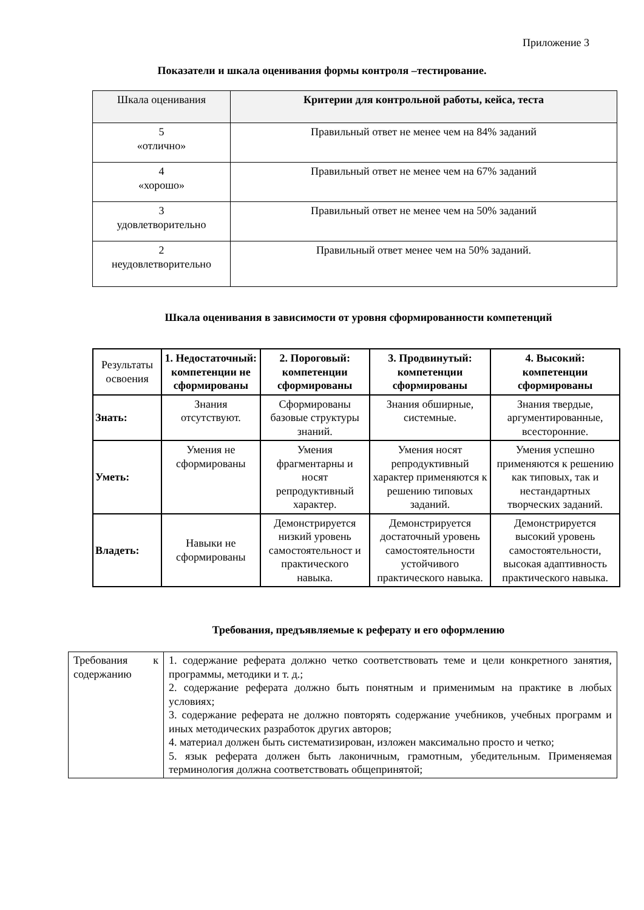Приложение 3
Показатели и шкала оценивания формы контроля –тестирование.
| Шкала оценивания | Критерии для контрольной работы, кейса, теста |
| --- | --- |
| 5 «отлично» | Правильный ответ не менее чем на 84% заданий |
| 4 «хорошо» | Правильный ответ не менее чем на 67% заданий |
| 3 удовлетворительно | Правильный ответ не менее чем на 50% заданий |
| 2 неудовлетворительно | Правильный ответ менее чем на 50% заданий. |
Шкала оценивания в зависимости от уровня сформированности компетенций
| Результаты освоения | 1. Недостаточный: компетенции не сформированы | 2. Пороговый: компетенции сформированы | 3. Продвинутый: компетенции сформированы | 4. Высокий: компетенции сформированы |
| Знать: | Знания отсутствуют. | Сформированы базовые структуры знаний. | Знания обширные, системные. | Знания твердые, аргументированные, всесторонние. |
| Уметь: | Умения не сформированы | Умения фрагментарны и носят репродуктивный характер. | Умения носят репродуктивный характер применяются к решению типовых заданий. | Умения успешно применяются к решению как типовых, так и нестандартных творческих заданий. |
| Владеть: | Навыки не сформированы | Демонстрируется низкий уровень самостоятельност и практического навыка. | Демонстрируется достаточный уровень самостоятельности устойчивого практического навыка. | Демонстрируется высокий уровень самостоятельности, высокая адаптивность практического навыка. |
Требования, предъявляемые к реферату и его оформлению
| Требования к содержанию | 1. содержание реферата должно четко соответствовать теме и цели конкретного занятия, программы, методики и т. д.; 2. содержание реферата должно быть понятным и применимым на практике в любых условиях; 3. содержание реферата не должно повторять содержание учебников, учебных программ и иных методических разработок других авторов; 4. материал должен быть систематизирован, изложен максимально просто и четко; 5. язык реферата должен быть лаконичным, грамотным, убедительным. Применяемая терминология должна соответствовать общепринятой; |